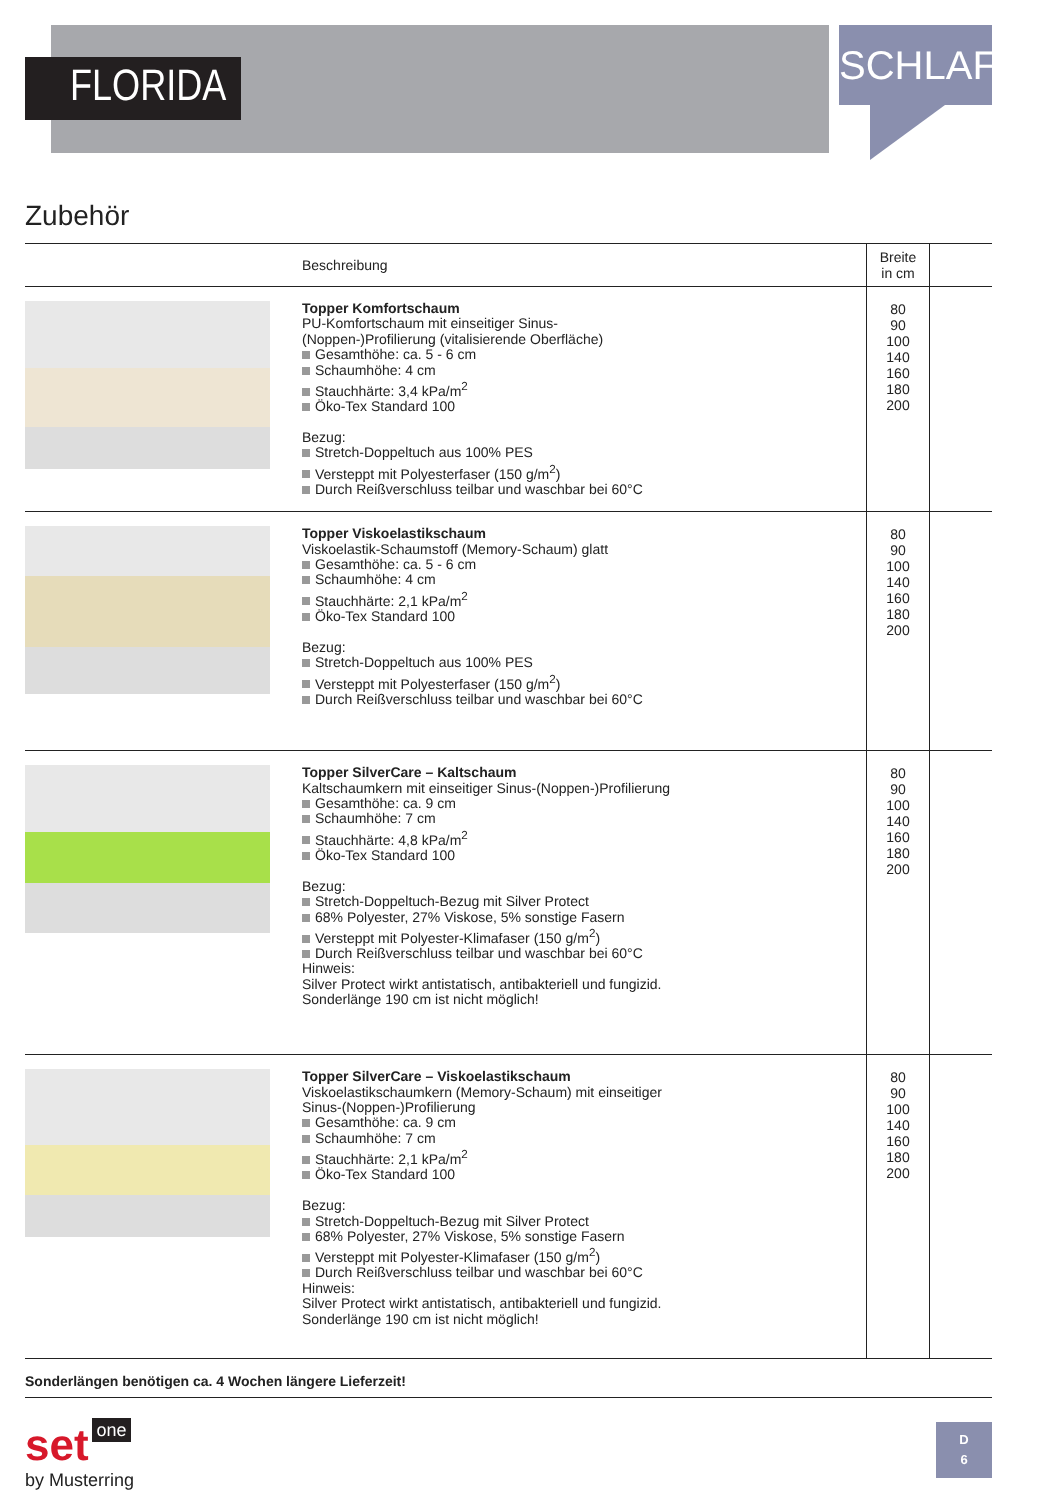FLORIDA
SCHLAFEN
Zubehör
| | Beschreibung | Breite in cm | |
| --- | --- | --- | --- |
| | Topper Komfortschaum PU-Komfortschaum mit einseitiger Sinus- (Noppen-)Profilierung (vitalisierende Oberfläche) Gesamthöhe: ca. 5 - 6 cm Schaumhöhe: 4 cm Stauchhärte: 3,4 kPa/m<sup>2</sup> Öko-Tex Standard 100 Bezug: Stretch-Doppeltuch aus 100% PES Versteppt mit Polyesterfaser (150 g/m<sup>2</sup>) Durch Reißverschluss teilbar und waschbar bei 60°C | 80 90 100 140 160 180 200 | |
| | Topper Viskoelastikschaum Viskoelastik-Schaumstoff (Memory-Schaum) glatt Gesamthöhe: ca. 5 - 6 cm Schaumhöhe: 4 cm Stauchhärte: 2,1 kPa/m<sup>2</sup> Öko-Tex Standard 100 Bezug: Stretch-Doppeltuch aus 100% PES Versteppt mit Polyesterfaser (150 g/m<sup>2</sup>) Durch Reißverschluss teilbar und waschbar bei 60°C | 80 90 100 140 160 180 200 | |
| | Topper SilverCare – Kaltschaum Kaltschaumkern mit einseitiger Sinus-(Noppen-)Profilierung Gesamthöhe: ca. 9 cm Schaumhöhe: 7 cm Stauchhärte: 4,8 kPa/m<sup>2</sup> Öko-Tex Standard 100 Bezug: Stretch-Doppeltuch-Bezug mit Silver Protect 68% Polyester, 27% Viskose, 5% sonstige Fasern Versteppt mit Polyester-Klimafaser (150 g/m<sup>2</sup>) Durch Reißverschluss teilbar und waschbar bei 60°C Hinweis: Silver Protect wirkt antistatisch, antibakteriell und fungizid. Sonderlänge 190 cm ist nicht möglich! | 80 90 100 140 160 180 200 | |
| | Topper SilverCare – Viskoelastikschaum Viskoelastikschaumkern (Memory-Schaum) mit einseitiger Sinus-(Noppen-)Profilierung Gesamthöhe: ca. 9 cm Schaumhöhe: 7 cm Stauchhärte: 2,1 kPa/m<sup>2</sup> Öko-Tex Standard 100 Bezug: Stretch-Doppeltuch-Bezug mit Silver Protect 68% Polyester, 27% Viskose, 5% sonstige Fasern Versteppt mit Polyester-Klimafaser (150 g/m<sup>2</sup>) Durch Reißverschluss teilbar und waschbar bei 60°C Hinweis: Silver Protect wirkt antistatisch, antibakteriell und fungizid. Sonderlänge 190 cm ist nicht möglich! | 80 90 100 140 160 180 200 | |
Sonderlängen benötigen ca. 4 Wochen längere Lieferzeit!
set one
by Musterring
D
6